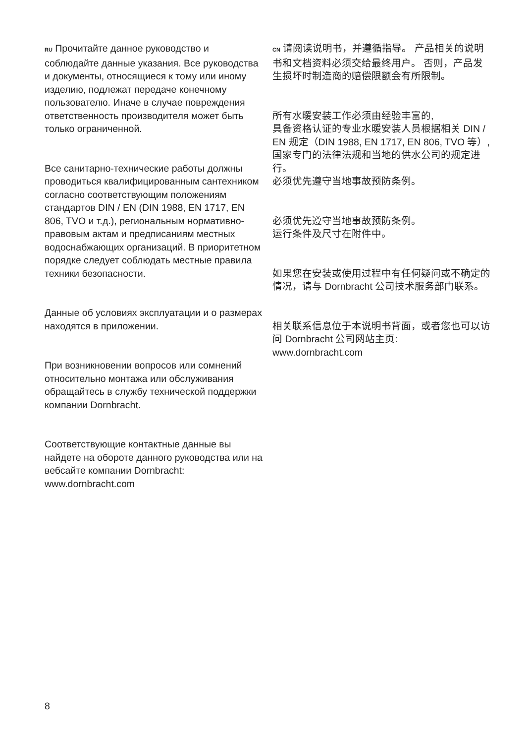RU Прочитайте данное руководство и соблюдайте данные указания. Все руководства и документы, относящиеся к тому или иному изделию, подлежат передаче конечному пользователю. Иначе в случае повреждения ответственность производителя может быть только ограниченной.
Все санитарно-технические работы должны проводиться квалифицированным сантехником согласно соответствующим положениям стандартов DIN / EN (DIN 1988, EN 1717, EN 806, TVO и т.д.), региональным нормативно-правовым актам и предписаниям местных водоснабжающих организаций. В приоритетном порядке следует соблюдать местные правила техники безопасности.
Данные об условиях эксплуатации и о размерах находятся в приложении.
При возникновении вопросов или сомнений относительно монтажа или обслуживания обращайтесь в службу технической поддержки компании Dornbracht.
Соответствующие контактные данные вы найдете на обороте данного руководства или на вебсайте компании Dornbracht: www.dornbracht.com
CN 请阅读说明书，并遵循指导。 产品相关的说明书和文档资料必须交给最终用户。 否则，产品发生损坏时制造商的赔偿限额会有所限制。
所有水暖安装工作必须由经验丰富的,
具备资格认证的专业水暖安装人员根据相关 DIN / EN 规定（DIN 1988, EN 1717, EN 806, TVO 等）, 国家专门的法律法规和当地的供水公司的规定进行。
必须优先遵守当地事故预防条例。
必须优先遵守当地事故预防条例。
运行条件及尺寸在附件中。
如果您在安装或使用过程中有任何疑问或不确定的情况，请与 Dornbracht 公司技术服务部门联系。
相关联系信息位于本说明书背面，或者您也可以访问 Dornbracht 公司网站主页: www.dornbracht.com
8